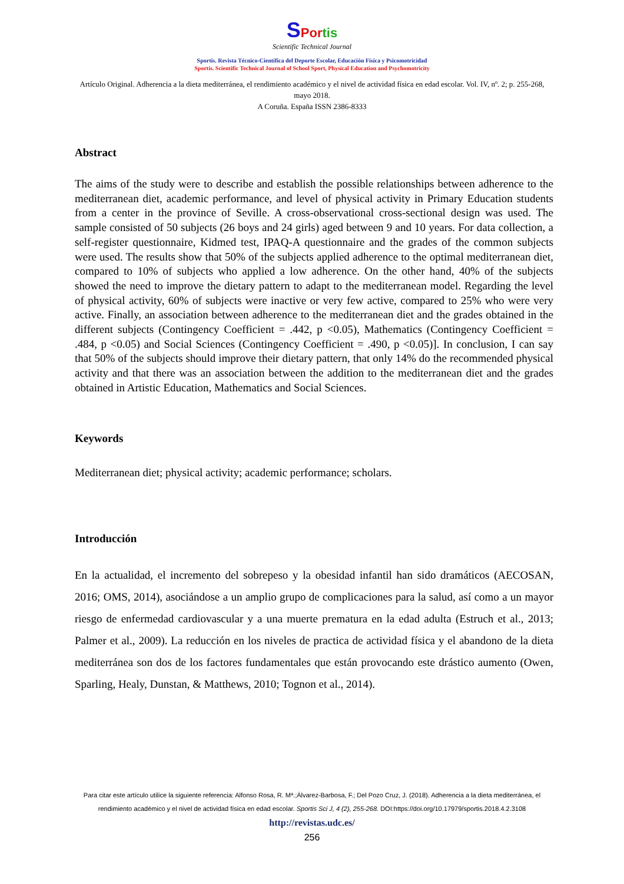SPortis
Scientific Technical Journal
Sportis. Revista Técnico-Científica del Deporte Escolar, Educación Física y Psicomotricidad
Sportis. Scientific Technical Journal of School Sport, Physical Education and Psychomotricity
Artículo Original. Adherencia a la dieta mediterránea, el rendimiento académico y el nivel de actividad física en edad escolar. Vol. IV, nº. 2; p. 255-268, mayo 2018.
A Coruña. España ISSN 2386-8333
Abstract
The aims of the study were to describe and establish the possible relationships between adherence to the mediterranean diet, academic performance, and level of physical activity in Primary Education students from a center in the province of Seville. A cross-observational cross-sectional design was used. The sample consisted of 50 subjects (26 boys and 24 girls) aged between 9 and 10 years. For data collection, a self-register questionnaire, Kidmed test, IPAQ-A questionnaire and the grades of the common subjects were used. The results show that 50% of the subjects applied adherence to the optimal mediterranean diet, compared to 10% of subjects who applied a low adherence. On the other hand, 40% of the subjects showed the need to improve the dietary pattern to adapt to the mediterranean model. Regarding the level of physical activity, 60% of subjects were inactive or very few active, compared to 25% who were very active. Finally, an association between adherence to the mediterranean diet and the grades obtained in the different subjects (Contingency Coefficient = .442, p <0.05), Mathematics (Contingency Coefficient = .484, p <0.05) and Social Sciences (Contingency Coefficient = .490, p <0.05)]. In conclusion, I can say that 50% of the subjects should improve their dietary pattern, that only 14% do the recommended physical activity and that there was an association between the addition to the mediterranean diet and the grades obtained in Artistic Education, Mathematics and Social Sciences.
Keywords
Mediterranean diet; physical activity; academic performance; scholars.
Introducción
En la actualidad, el incremento del sobrepeso y la obesidad infantil han sido dramáticos (AECOSAN, 2016; OMS, 2014), asociándose a un amplio grupo de complicaciones para la salud, así como a un mayor riesgo de enfermedad cardiovascular y a una muerte prematura en la edad adulta (Estruch et al., 2013; Palmer et al., 2009). La reducción en los niveles de practica de actividad física y el abandono de la dieta mediterránea son dos de los factores fundamentales que están provocando este drástico aumento (Owen, Sparling, Healy, Dunstan, & Matthews, 2010; Tognon et al., 2014).
Para citar este artículo utilice la siguiente referencia: Alfonso Rosa, R. Mª.;Álvarez-Barbosa, F.; Del Pozo Cruz, J. (2018). Adherencia a la dieta mediterránea, el rendimiento académico y el nivel de actividad física en edad escolar. Sportis Sci J, 4 (2), 255-268. DOI:https://doi.org/10.17979/sportis.2018.4.2.3108
http://revistas.udc.es/
256